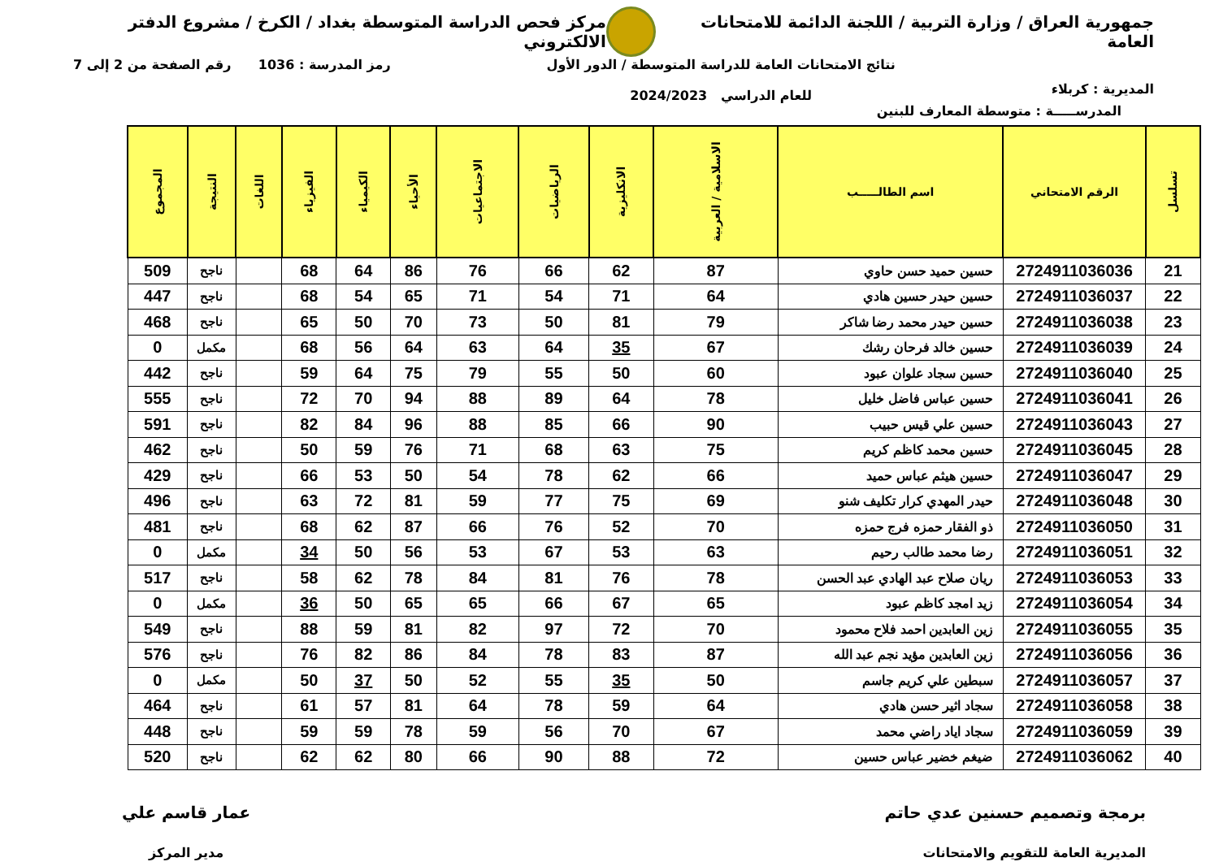جمهورية العراق / وزارة التربية / اللجنة الدائمة للامتحانات العامة
مركز فحص الدراسة المتوسطة بغداد / الكرخ / مشروع الدفتر الالكتروني
المديرية : كربلاء
نتائج الامتحانات العامة للدراسة المتوسطة / الدور الأول
للعام الدراسي 2024/2023
رمز المدرسة : 1036 رقم الصفحة من 2 إلى 7
المدرســـــة : متوسطة المعارف للبنين
| تسلسل | الرقم الامتحاني | اسم الطالـــــب | الاسلامية / العربية | الانكليزية | الرياضيات | الاجتماعيات | الأحياء | الكيمياء | الفيزياء | اللغات | النتيجة | المجموع |
| --- | --- | --- | --- | --- | --- | --- | --- | --- | --- | --- | --- | --- |
| 21 | 2724911036036 | حسين حميد حسن حاوي | 87 | 62 | 66 | 76 | 86 | 64 | 68 | | ناجح | 509 |
| 22 | 2724911036037 | حسين حيدر حسين هادي | 64 | 71 | 54 | 71 | 65 | 54 | 68 | | ناجح | 447 |
| 23 | 2724911036038 | حسين حيدر محمد رضا شاكر | 79 | 81 | 50 | 73 | 70 | 50 | 65 | | ناجح | 468 |
| 24 | 2724911036039 | حسين خالد فرحان رشك | 67 | 35 | 64 | 63 | 64 | 56 | 68 | | مكمل | 0 |
| 25 | 2724911036040 | حسين سجاد علوان عبود | 60 | 50 | 55 | 79 | 75 | 64 | 59 | | ناجح | 442 |
| 26 | 2724911036041 | حسين عباس فاضل خليل | 78 | 64 | 89 | 88 | 94 | 70 | 72 | | ناجح | 555 |
| 27 | 2724911036043 | حسين علي قيس حبيب | 90 | 66 | 85 | 88 | 96 | 84 | 82 | | ناجح | 591 |
| 28 | 2724911036045 | حسين محمد كاظم كريم | 75 | 63 | 68 | 71 | 76 | 59 | 50 | | ناجح | 462 |
| 29 | 2724911036047 | حسين هيثم عباس حميد | 66 | 62 | 78 | 54 | 50 | 53 | 66 | | ناجح | 429 |
| 30 | 2724911036048 | حيدر المهدي كرار تكليف شنو | 69 | 75 | 77 | 59 | 81 | 72 | 63 | | ناجح | 496 |
| 31 | 2724911036050 | ذو الفقار حمزه فرج حمزه | 70 | 52 | 76 | 66 | 87 | 62 | 68 | | ناجح | 481 |
| 32 | 2724911036051 | رضا محمد طالب رحيم | 63 | 53 | 67 | 53 | 56 | 50 | 34 | | مكمل | 0 |
| 33 | 2724911036053 | ريان صلاح عبد الهادي عبد الحسن | 78 | 76 | 81 | 84 | 78 | 62 | 58 | | ناجح | 517 |
| 34 | 2724911036054 | زيد امجد كاظم عبود | 65 | 67 | 66 | 65 | 65 | 50 | 36 | | مكمل | 0 |
| 35 | 2724911036055 | زين العابدين احمد فلاح محمود | 70 | 72 | 97 | 82 | 81 | 59 | 88 | | ناجح | 549 |
| 36 | 2724911036056 | زين العابدين مؤيد نجم عبد الله | 87 | 83 | 78 | 84 | 86 | 82 | 76 | | ناجح | 576 |
| 37 | 2724911036057 | سبطين علي كريم جاسم | 50 | 35 | 55 | 52 | 50 | 37 | 50 | | مكمل | 0 |
| 38 | 2724911036058 | سجاد اثير حسن هادي | 64 | 59 | 78 | 64 | 81 | 57 | 61 | | ناجح | 464 |
| 39 | 2724911036059 | سجاد اياد راضي محمد | 67 | 70 | 56 | 59 | 78 | 59 | 59 | | ناجح | 448 |
| 40 | 2724911036062 | ضيغم خضير عباس حسين | 72 | 88 | 90 | 66 | 80 | 62 | 62 | | ناجح | 520 |
برمجة وتصميم حسنين عدي حاتم
المديرية العامة للتقويم والامتحانات
عمار قاسم علي
مدير المركز